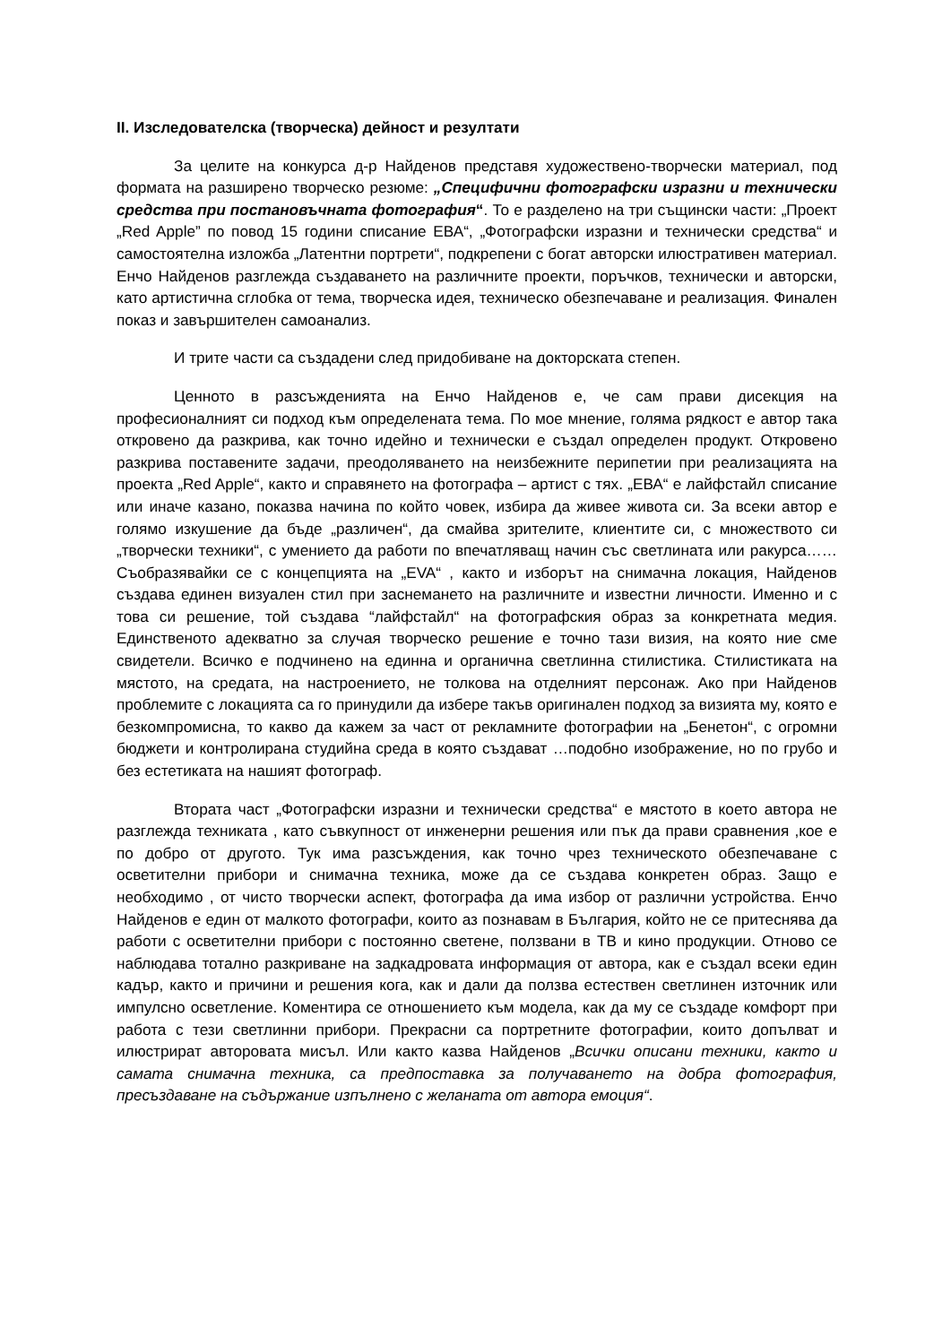II. Изследователска (творческа) дейност и резултати
За целите на конкурса д-р Найденов представя художествено-творчески материал, под формата на разширено творческо резюме: „Специфични фотографски изразни и технически средства при постановъчната фотография“. То е разделено на три същински части: „Проект „Red Apple” по повод 15 години списание ЕВА“, „Фотографски изразни и технически средства“ и самостоятелна изложба „Латентни портрети“, подкрепени с богат авторски илюстративен материал. Енчо Найденов разглежда създаването на различните проекти, поръчков, технически и авторски, като артистична сглобка от тема, творческа идея, техническо обезпечаване и реализация. Финален показ и завършителен самоанализ.
И трите части са създадени след придобиване на докторската степен.
Ценното в разсъжденията на Енчо Найденов е, че сам прави дисекция на професионалният си подход към определената тема. По мое мнение, голяма рядкост е автор така откровено да разкрива, как точно идейно и технически е създал определен продукт. Откровено разкрива поставените задачи, преодоляването на неизбежните перипетии при реализацията на проекта „Red Apple“, както и справянето на фотографа – артист с тях. „ЕВА“ е лайфстайл списание или иначе казано, показва начина по който човек, избира да живее живота си. За всеки автор е голямо изкушение да бъде „различен“, да смайва зрителите, клиентите си, с множеството си „творчески техники“, с умението да работи по впечатляващ начин със светлината или ракурса…… Съобразявайки се с концепцията на „EVA“ , както и изборът на снимачна локация, Найденов създава единен визуален стил при заснемането на различните и известни личности. Именно и с това си решение, той създава “лайфстайл“ на фотографския образ за конкретната медия. Единственото адекватно за случая творческо решение е точно тази визия, на която ние сме свидетели. Всичко е подчинено на единна и органична светлинна стилистика. Стилистиката на мястото, на средата, на настроението, не толкова на отделният персонаж. Ако при Найденов проблемите с локацията са го принудили да избере такъв оригинален подход за визията му, която е безкомпромисна, то какво да кажем за част от рекламните фотографии на „Бенетон“, с огромни бюджети и контролирана студийна среда в която създават …подобно изображение, но по грубо и без естетиката на нашият фотограф.
Втората част „Фотографски изразни и технически средства“ е мястото в което автора не разглежда техниката , като съвкупност от инженерни решения или пък да прави сравнения ,кое е по добро от другото. Тук има разсъждения, как точно чрез техническото обезпечаване с осветителни прибори и снимачна техника, може да се създава конкретен образ. Защо е необходимо , от чисто творчески аспект, фотографа да има избор от различни устройства. Енчо Найденов е един от малкото фотографи, които аз познавам в България, който не се притеснява да работи с осветителни прибори с постоянно светене, ползвани в ТВ и кино продукции. Отново се наблюдава тотално разкриване на задкадровата информация от автора, как е създал всеки един кадър, както и причини и решения кога, как и дали да ползва естествен светлинен източник или импулсно осветление. Коментира се отношението към модела, как да му се създаде комфорт при работа с тези светлинни прибори. Прекрасни са портретните фотографии, които допълват и илюстрират авторовата мисъл. Или както казва Найденов „Всички описани техники, както и самата снимачна техника, са предпоставка за получаването на добра фотография, пресъздаване на съдържание изпълнено с желаната от автора емоция“.